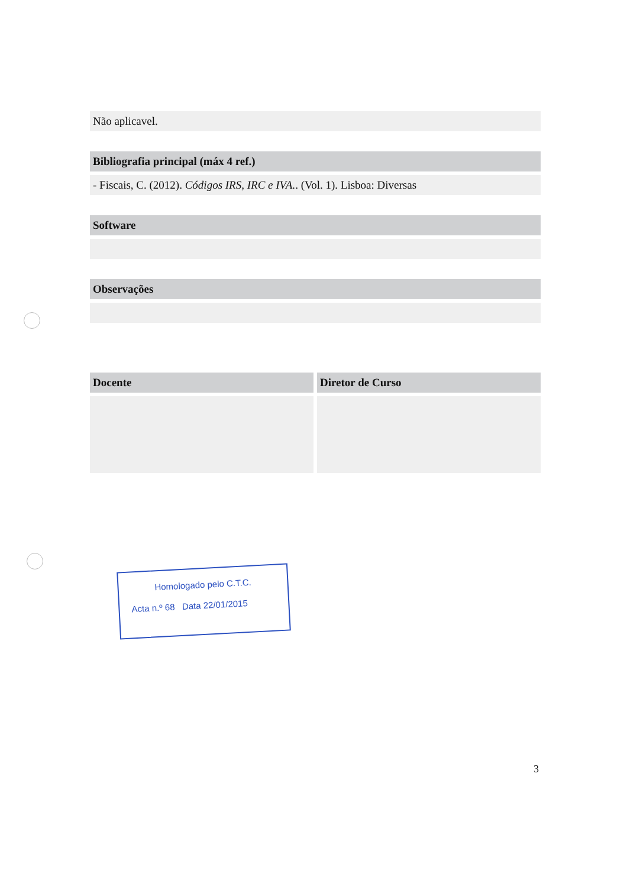Não aplicavel.
Bibliografia principal (máx 4 ref.)
- Fiscais, C. (2012). Códigos IRS, IRC e IVA.. (Vol. 1). Lisboa: Diversas
Software
Observações
Docente Diretor de Curso
Homologado pelo C.T.C.
Acta n.º 68 Data 22/01/2015
3